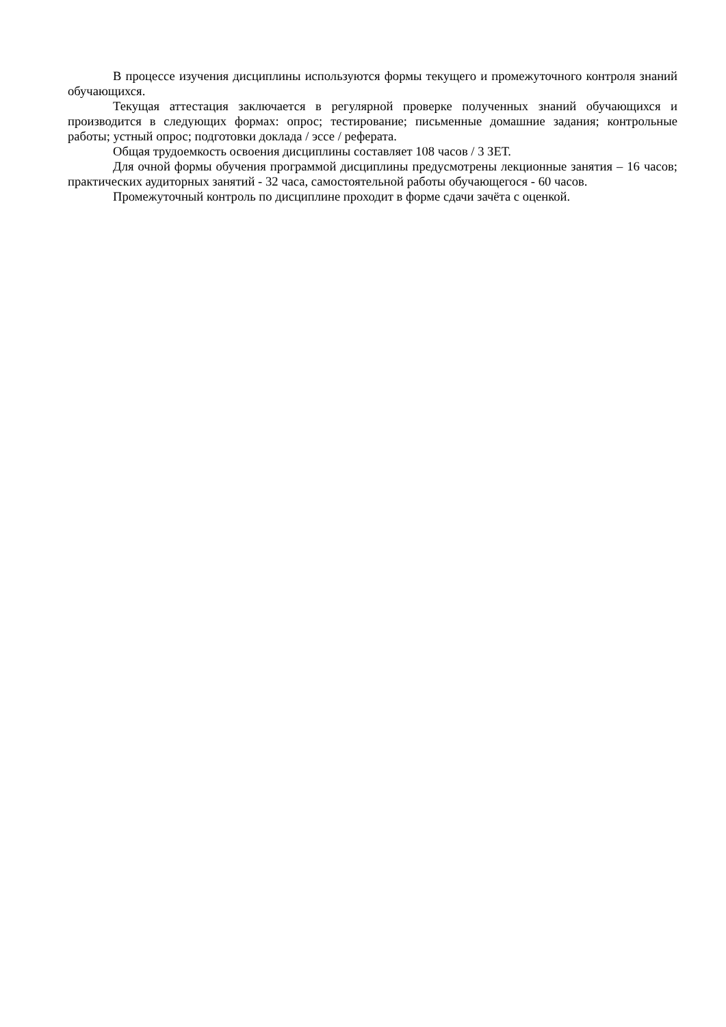В процессе изучения дисциплины используются формы текущего и промежуточного контроля знаний обучающихся.
Текущая аттестация заключается в регулярной проверке полученных знаний обучающихся и производится в следующих формах: опрос; тестирование; письменные домашние задания; контрольные работы; устный опрос; подготовки доклада / эссе / реферата.
Общая трудоемкость освоения дисциплины составляет 108 часов / 3 ЗЕТ.
Для очной формы обучения программой дисциплины предусмотрены лекционные занятия – 16 часов; практических аудиторных занятий - 32 часа, самостоятельной работы обучающегося - 60 часов.
Промежуточный контроль по дисциплине проходит в форме сдачи зачёта с оценкой.